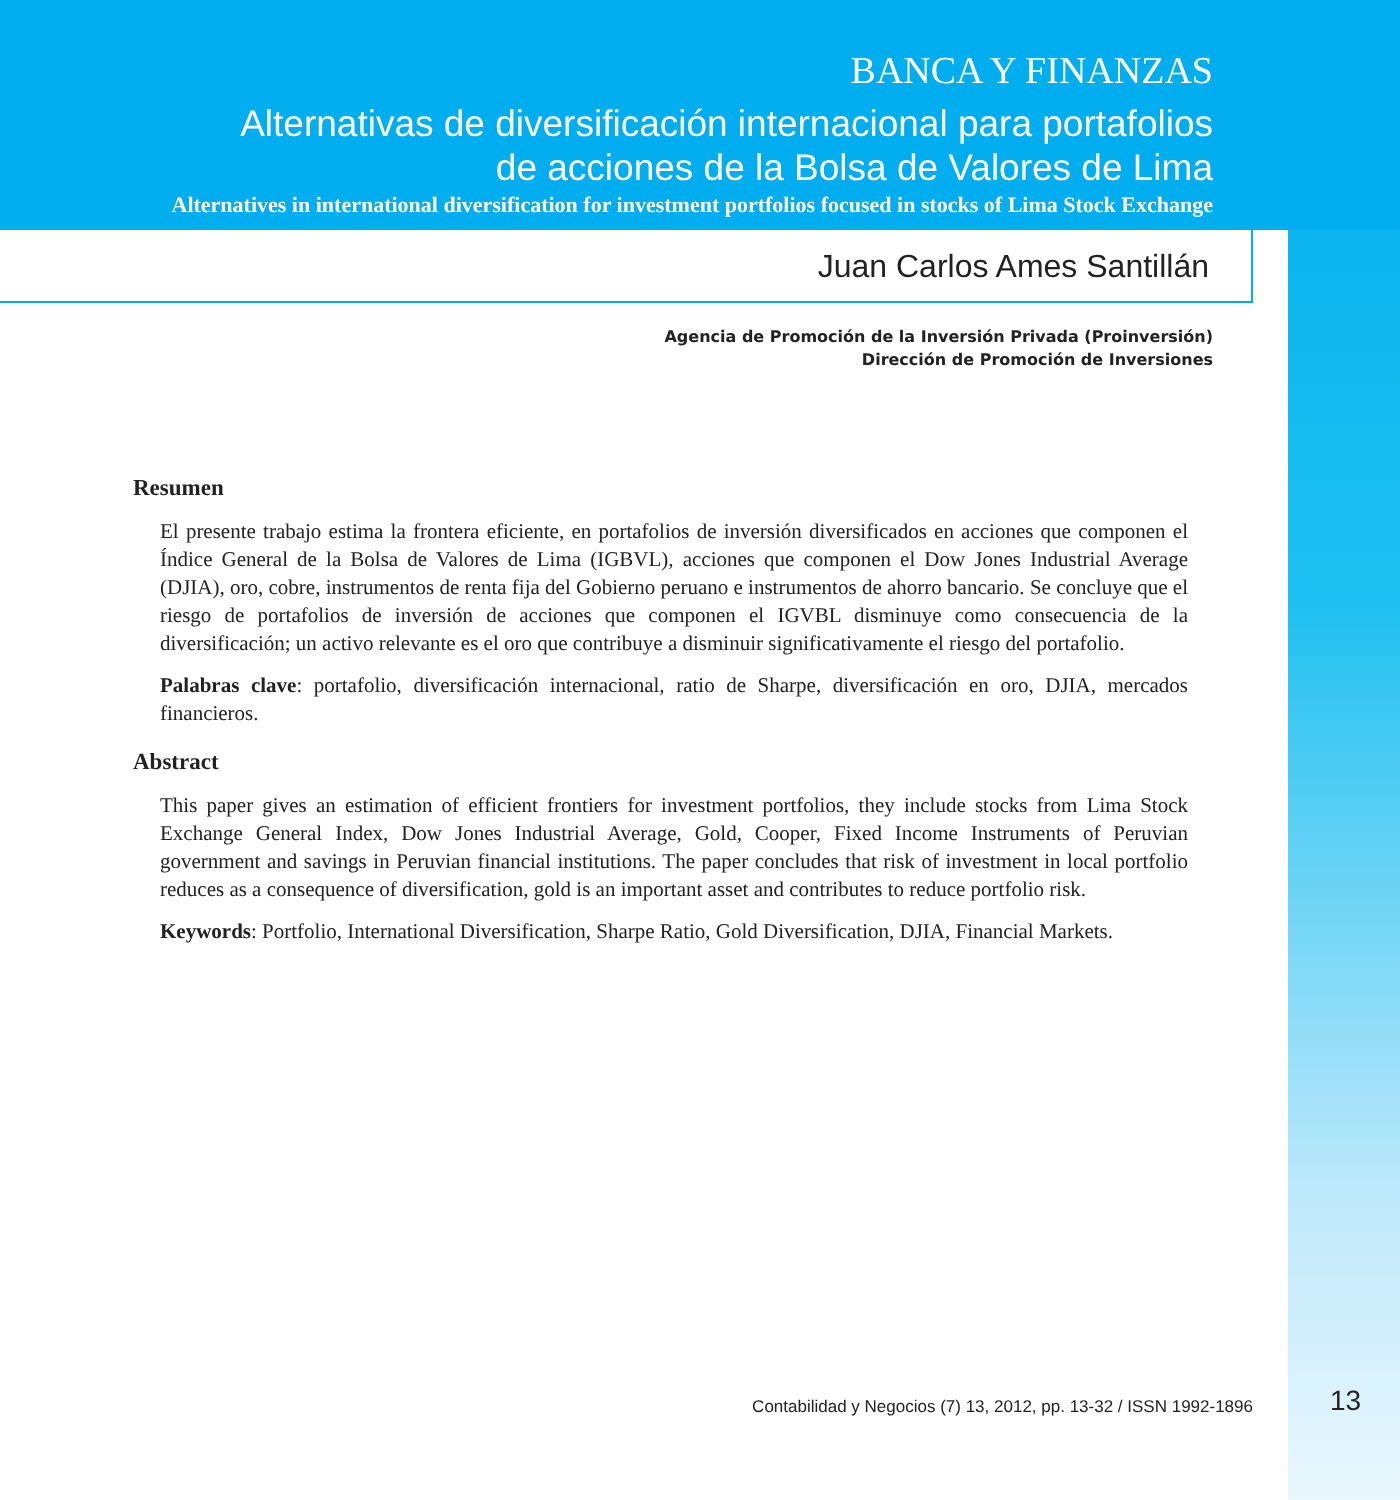BANCA Y FINANZAS
Alternativas de diversificación internacional para portafolios
de acciones de la Bolsa de Valores de Lima
Alternatives in international diversification for investment portfolios focused in stocks of Lima Stock Exchange
Juan Carlos Ames Santillán
Agencia de Promoción de la Inversión Privada (Proinversión)
Dirección de Promoción de Inversiones
Resumen
El presente trabajo estima la frontera eficiente, en portafolios de inversión diversificados en acciones que componen el Índice General de la Bolsa de Valores de Lima (IGBVL), acciones que componen el Dow Jones Industrial Average (DJIA), oro, cobre, instrumentos de renta fija del Gobierno peruano e instrumentos de ahorro bancario. Se concluye que el riesgo de portafolios de inversión de acciones que componen el IGVBL disminuye como consecuencia de la diversificación; un activo relevante es el oro que contribuye a disminuir significativamente el riesgo del portafolio.
Palabras clave: portafolio, diversificación internacional, ratio de Sharpe, diversificación en oro, DJIA, mercados financieros.
Abstract
This paper gives an estimation of efficient frontiers for investment portfolios, they include stocks from Lima Stock Exchange General Index, Dow Jones Industrial Average, Gold, Cooper, Fixed Income Instruments of Peruvian government and savings in Peruvian financial institutions. The paper concludes that risk of investment in local portfolio reduces as a consequence of diversification, gold is an important asset and contributes to reduce portfolio risk.
Keywords: Portfolio, International Diversification, Sharpe Ratio, Gold Diversification, DJIA, Financial Markets.
Contabilidad y Negocios (7) 13, 2012, pp. 13-32 / ISSN 1992-1896 13